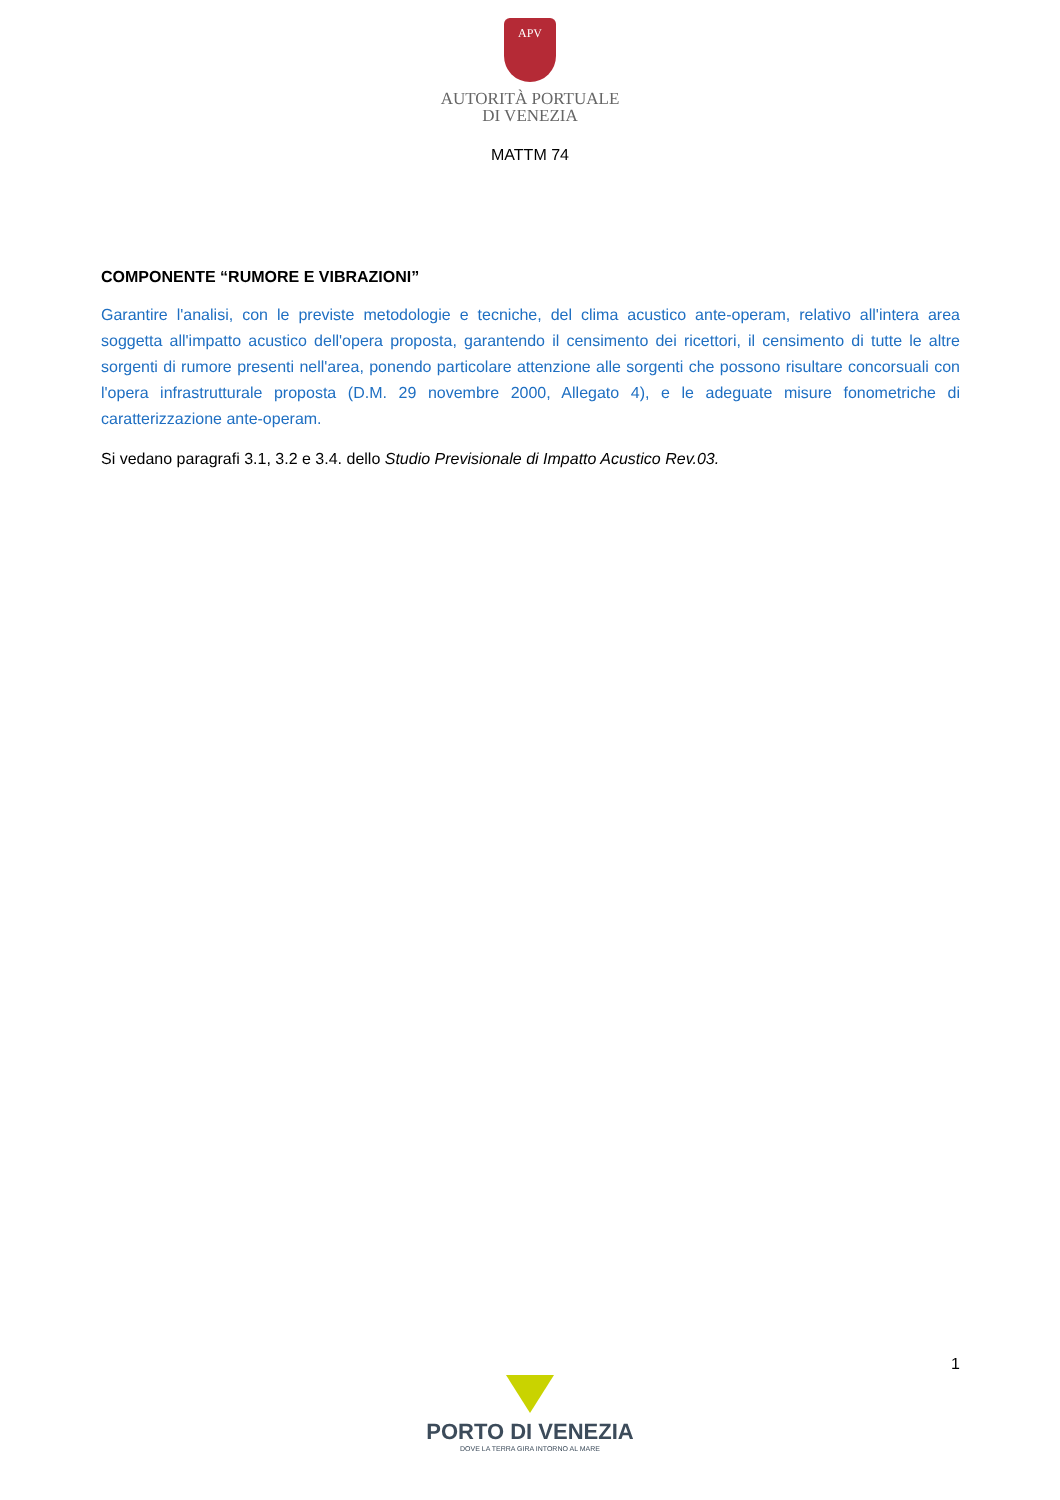APV
AUTORITÀ PORTUALE
DI VENEZIA
MATTM 74
COMPONENTE “RUMORE E VIBRAZIONI”
Garantire l'analisi, con le previste metodologie e tecniche, del clima acustico ante-operam, relativo all'intera area soggetta all'impatto acustico dell'opera proposta, garantendo il censimento dei ricettori, il censimento di tutte le altre sorgenti di rumore presenti nell'area, ponendo particolare attenzione alle sorgenti che possono risultare concorsuali con l'opera infrastrutturale proposta (D.M. 29 novembre 2000, Allegato 4), e le adeguate misure fonometriche di caratterizzazione ante-operam.
Si vedano paragrafi 3.1, 3.2 e 3.4. dello Studio Previsionale di Impatto Acustico Rev.03.
1
PORTO DI VENEZIA
DOVE LA TERRA GIRA INTORNO AL MARE